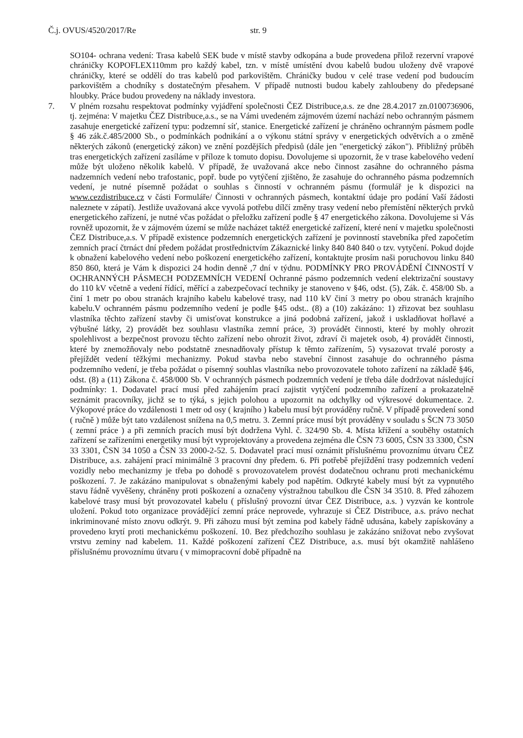Č.j. OVUS/4520/2017/Re str. 9
SO104- ochrana vedení: Trasa kabelů SEK bude v místě stavby odkopána a bude provedena přilož rezervní vrapové chráničky KOPOFLEX110mm pro každý kabel, tzn. v místě umístění dvou kabelů budou uloženy dvě vrapové chráničky, které se oddělí do tras kabelů pod parkovištěm. Chráničky budou v celé trase vedení pod budoucím parkovištěm a chodníky s dostatečným přesahem. V případě nutnosti budou kabely zahloubeny do předepsané hloubky. Práce budou provedeny na náklady investora.
7. V plném rozsahu respektovat podmínky vyjádření společnosti ČEZ Distribuce,a.s. ze dne 28.4.2017 zn.0100736906, tj. zejména: V majetku ČEZ Distribuce,a.s., se na Vámi uvedeném zájmovém území nachází nebo ochranným pásmem zasahuje energetické zařízení typu: podzemní síť, stanice. Energetické zařízení je chráněno ochranným pásmem podle § 46 zák.č.485/2000 Sb., o podmínkách podnikání a o výkonu státní správy v energetických odvětvích a o změně některých zákonů (energetický zákon) ve znění pozdějších předpisů (dále jen "energetický zákon"). Přibližný průběh tras energetických zařízení zasíláme v příloze k tomuto dopisu. Dovolujeme si upozornit, že v trase kabelového vedení může být uloženo několik kabelů. V případě, že uvažovaná akce nebo činnost zasáhne do ochranného pásma nadzemních vedení nebo trafostanic, popř. bude po vytýčení zjištěno, že zasahuje do ochranného pásma podzemních vedení, je nutné písemně požádat o souhlas s činností v ochranném pásmu (formulář je k dispozici na www.cezdistribuce.cz v části Formuláře/ Činnosti v ochranných pásmech, kontaktní údaje pro podání Vaší žádosti naleznete v zápatí). Jestliže uvažovaná akce vyvolá potřebu dílčí změny trasy vedení nebo přemístění některých prvků energetického zařízení, je nutné včas požádat o přeložku zařízení podle § 47 energetického zákona. Dovolujeme si Vás rovněž upozornit, že v zájmovém území se může nacházet taktéž energetické zařízení, které není v majetku společnosti ČEZ Distribuce,a.s. V případě existence podzemních energetických zařízení je povinností stavebníka před započetím zemních prací čtrnáct dní předem požádat prostřednictvím Zákaznické linky 840 840 840 o tzv. vytyčení. Pokud dojde k obnažení kabelového vedení nebo poškození energetického zařízení, kontaktujte prosím naši poruchovou linku 840 850 860, která je Vám k dispozici 24 hodin denně ,7 dní v týdnu. PODMÍNKY PRO PROVÁDĚNÍ ČINNOSTÍ V OCHRANNÝCH PÁSMECH PODZEMNÍCH VEDENÍ Ochranné pásmo podzemních vedení elektrizační soustavy do 110 kV včetně a vedení řídící, měřící a zabezpečovací techniky je stanoveno v §46, odst. (5), Zák. č. 458/00 Sb. a činí 1 metr po obou stranách krajního kabelu kabelové trasy, nad 110 kV činí 3 metry po obou stranách krajního kabelu.V ochranném pásmu podzemního vedení je podle §45 odst.. (8) a (10) zakázáno: 1) zřizovat bez souhlasu vlastníka těchto zařízení stavby či umisťovat konstrukce a jiná podobná zařízení, jakož i uskladňovat hořlavé a výbušné látky, 2) provádět bez souhlasu vlastníka zemní práce, 3) provádět činnosti, které by mohly ohrozit spolehlivost a bezpečnost provozu těchto zařízení nebo ohrozit život, zdraví či majetek osob, 4) provádět činnosti, které by znemožňovaly nebo podstatně znesnadňovaly přístup k těmto zařízením, 5) vysazovat trvalé porosty a přejíždět vedení těžkými mechanizmy. Pokud stavba nebo stavební činnost zasahuje do ochranného pásma podzemního vedení, je třeba požádat o písemný souhlas vlastníka nebo provozovatele tohoto zařízení na základě §46, odst. (8) a (11) Zákona č. 458/000 Sb. V ochranných pásmech podzemních vedení je třeba dále dodržovat následující podmínky: 1. Dodavatel prací musí před zahájením prací zajistit vytýčení podzemního zařízení a prokazatelně seznámit pracovníky, jichž se to týká, s jejich polohou a upozornit na odchylky od výkresové dokumentace. 2. Výkopové práce do vzdálenosti 1 metr od osy ( krajního ) kabelu musí být prováděny ručně. V případě provedení sond ( ručně ) může být tato vzdálenost snížena na 0,5 metru. 3. Zemní práce musí být prováděny v souladu s ŠCN 73 3050 ( zemní práce ) a při zemních pracích musí být dodržena Vyhl. č. 324/90 Sb. 4. Místa křížení a souběhy ostatních zařízení se zařízeními energetiky musí být vyprojektovány a provedena zejména dle ČSN 73 6005, ČSN 33 3300, ČSN 33 3301, ČSN 34 1050 a ČSN 33 2000-2-52. 5. Dodavatel prací musí oznámit příslušnému provoznímu útvaru ČEZ Distribuce, a.s. zahájení prací minimálně 3 pracovní dny předem. 6. Při potřebě přejíždění trasy podzemních vedení vozidly nebo mechanizmy je třeba po dohodě s provozovatelem provést dodatečnou ochranu proti mechanickému poškození. 7. Je zakázáno manipulovat s obnaženými kabely pod napětím. Odkryté kabely musí být za vypnutého stavu řádně vyvěšeny, chráněny proti poškození a označeny výstražnou tabulkou dle ČSN 34 3510. 8. Před záhozem kabelové trasy musí být provozovatel kabelu ( příslušný provozní útvar ČEZ Distribuce, a.s. ) vyzván ke kontrole uložení. Pokud toto organizace provádějící zemní práce neprovede, vyhrazuje si ČEZ Distribuce, a.s. právo nechat inkriminované místo znovu odkrýt. 9. Při záhozu musí být zemina pod kabely řádně udusána, kabely zapískovány a provedeno krytí proti mechanickému poškození. 10. Bez předchozího souhlasu je zakázáno snižovat nebo zvyšovat vrstvu zeminy nad kabelem. 11. Každé poškození zařízení ČEZ Distribuce, a.s. musí být okamžitě nahlášeno příslušnému provoznímu útvaru ( v mimopracovní době případně na